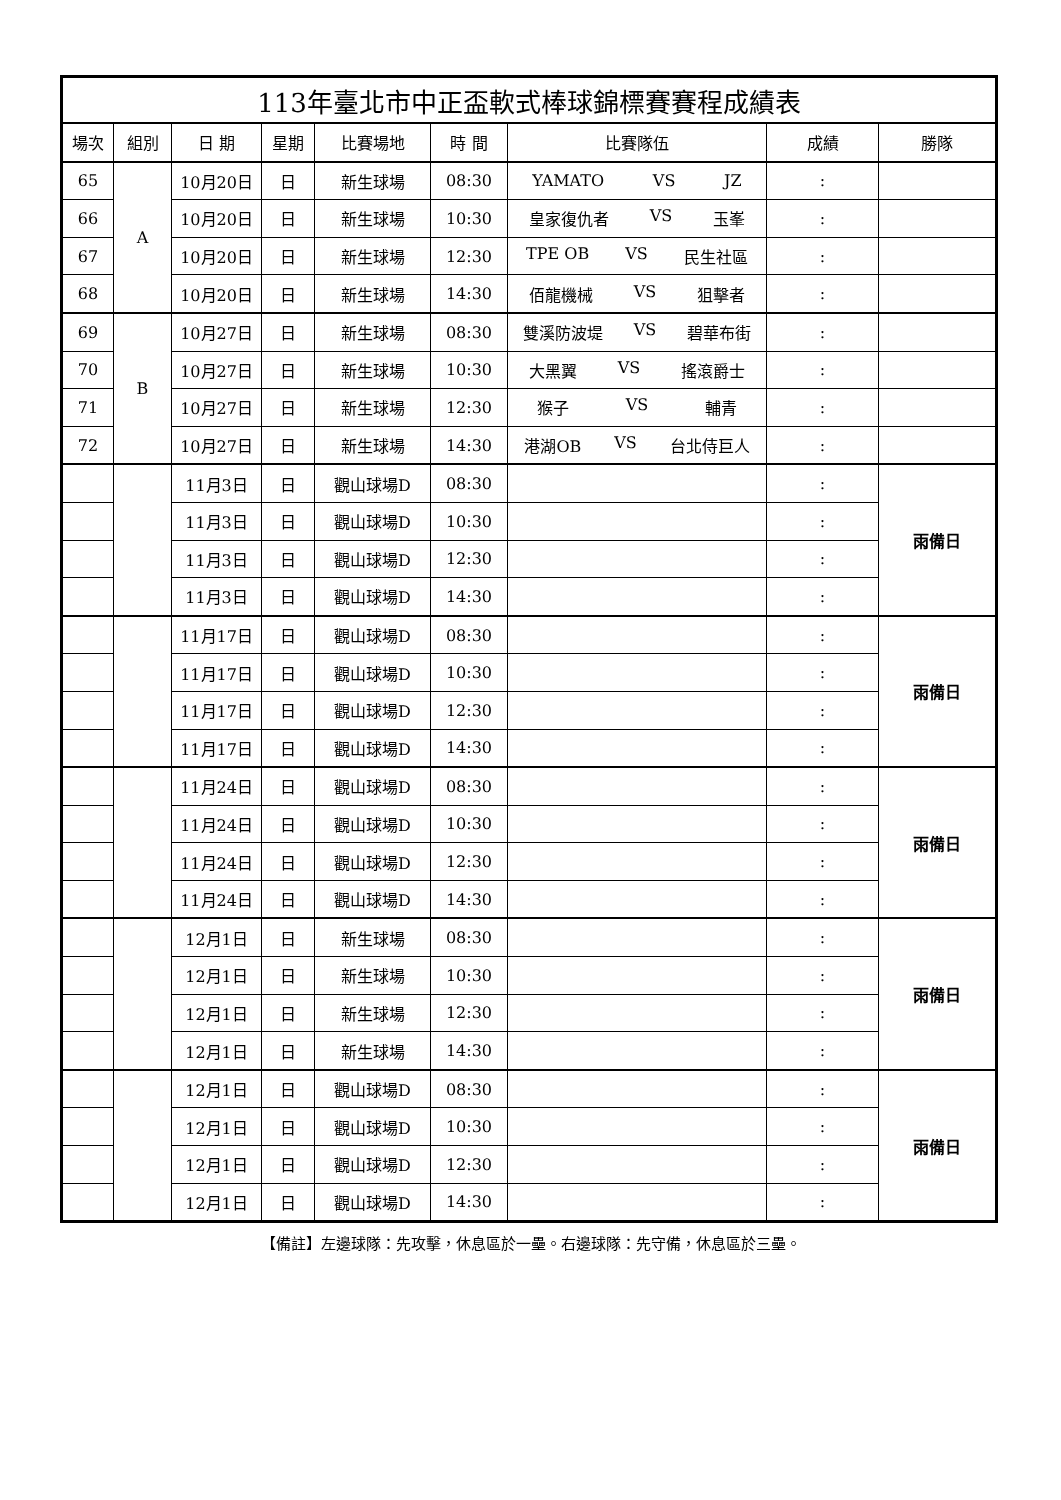| 113年臺北市中正盃軟式棒球錦標賽賽程成績表 | | | | | | | | |
| 場次 | 組別 | 日 期 | 星期 | 比賽場地 | 時 間 | 比賽隊伍 | 成績 | 勝隊 |
| 65 | A | 10月20日 | 日 | 新生球場 | 08:30 | YAMATO VS JZ | : | |
| 66 | | 10月20日 | 日 | 新生球場 | 10:30 | 皇家復仇者 VS 玉峯 | : | |
| 67 | | 10月20日 | 日 | 新生球場 | 12:30 | TPE OB VS 民生社區 | : | |
| 68 | | 10月20日 | 日 | 新生球場 | 14:30 | 佰龍機械 VS 狙擊者 | : | |
| 69 | B | 10月27日 | 日 | 新生球場 | 08:30 | 雙溪防波堤 VS 碧華布街 | : | |
| 70 | | 10月27日 | 日 | 新生球場 | 10:30 | 大黑翼 VS 搖滾爵士 | : | |
| 71 | | 10月27日 | 日 | 新生球場 | 12:30 | 猴子 VS 輔青 | : | |
| 72 | | 10月27日 | 日 | 新生球場 | 14:30 | 港湖OB VS 台北侍巨人 | : | |
| | | 11月3日 | 日 | 觀山球場D | 08:30 | | : | 雨備日 |
| | | 11月3日 | 日 | 觀山球場D | 10:30 | | : | |
| | | 11月3日 | 日 | 觀山球場D | 12:30 | | : | |
| | | 11月3日 | 日 | 觀山球場D | 14:30 | | : | |
| | | 11月17日 | 日 | 觀山球場D | 08:30 | | : | 雨備日 |
| | | 11月17日 | 日 | 觀山球場D | 10:30 | | : | |
| | | 11月17日 | 日 | 觀山球場D | 12:30 | | : | |
| | | 11月17日 | 日 | 觀山球場D | 14:30 | | : | |
| | | 11月24日 | 日 | 觀山球場D | 08:30 | | : | 雨備日 |
| | | 11月24日 | 日 | 觀山球場D | 10:30 | | : | |
| | | 11月24日 | 日 | 觀山球場D | 12:30 | | : | |
| | | 11月24日 | 日 | 觀山球場D | 14:30 | | : | |
| | | 12月1日 | 日 | 新生球場 | 08:30 | | : | 雨備日 |
| | | 12月1日 | 日 | 新生球場 | 10:30 | | : | |
| | | 12月1日 | 日 | 新生球場 | 12:30 | | : | |
| | | 12月1日 | 日 | 新生球場 | 14:30 | | : | |
| | | 12月1日 | 日 | 觀山球場D | 08:30 | | : | 雨備日 |
| | | 12月1日 | 日 | 觀山球場D | 10:30 | | : | |
| | | 12月1日 | 日 | 觀山球場D | 12:30 | | : | |
| | | 12月1日 | 日 | 觀山球場D | 14:30 | | : | |
【備註】左邊球隊：先攻擊，休息區於一壘。右邊球隊：先守備，休息區於三壘。